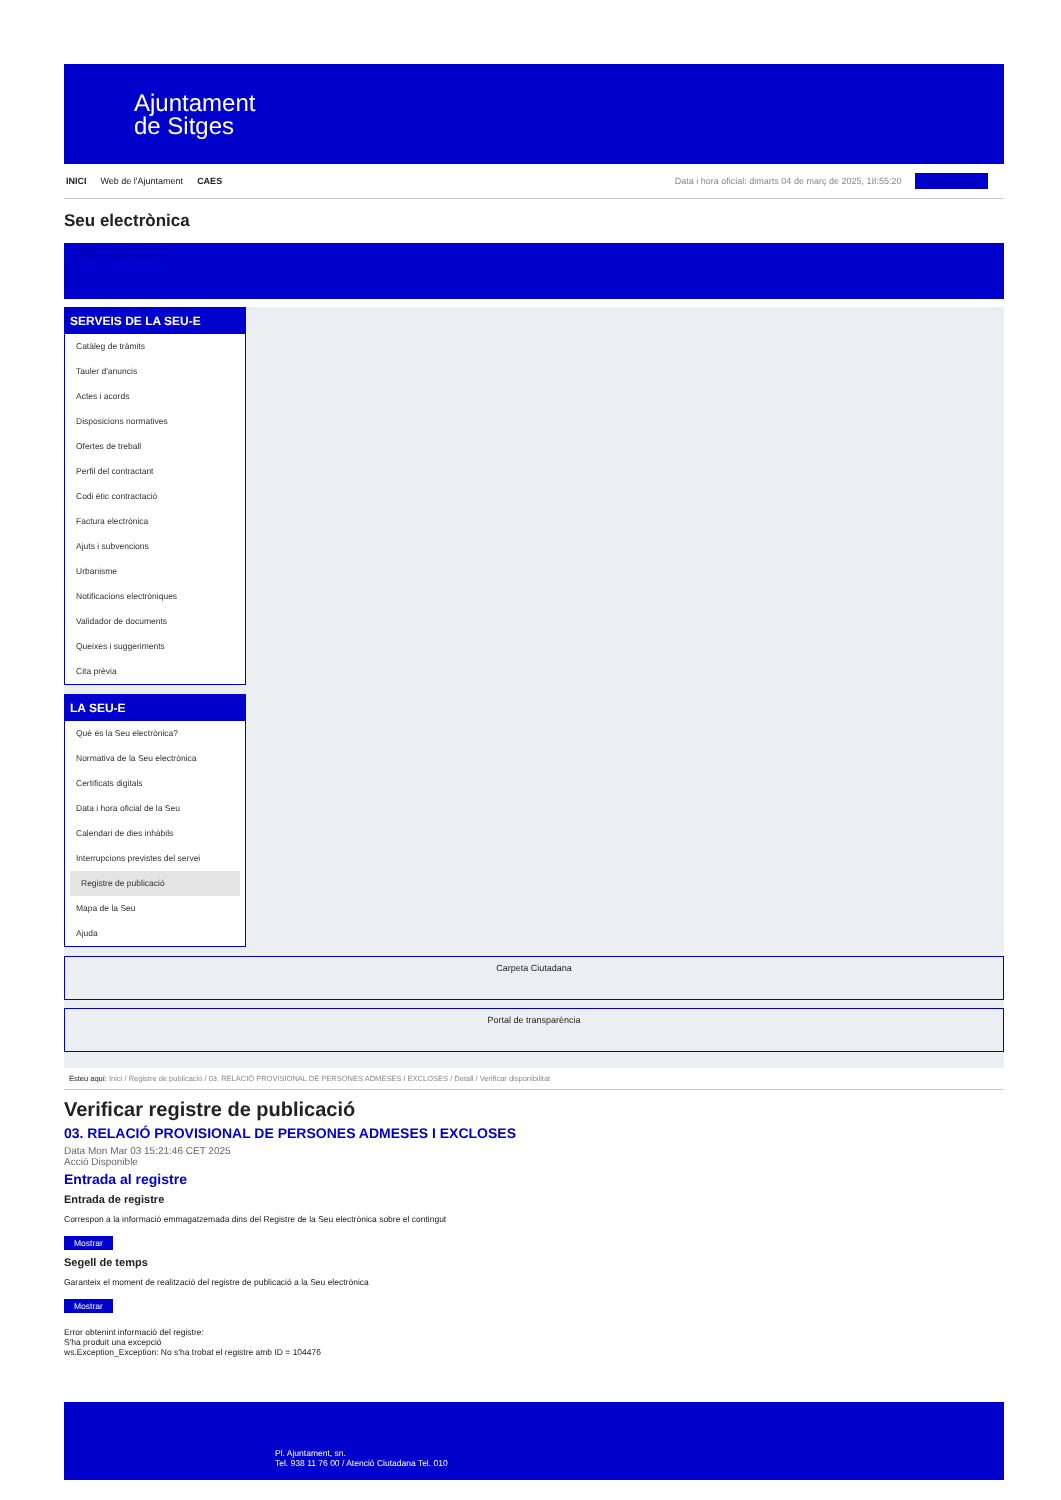Ajuntament
de Sitges
INICI Web de l'Ajuntament CAES Data i hora oficial: dimarts 04 de març de 2025, 18:55:20 Sincronitza
Seu electrònica
Obtenir còpia autèntica
SERVEIS DE LA SEU-E
Catàleg de tràmits
Tauler d'anuncis
Actes i acords
Disposicions normatives
Ofertes de treball
Perfil del contractant
Codi ètic contractació
Factura electrònica
Ajuts i subvencions
Urbanisme
Notificacions electròniques
Validador de documents
Queixes i suggeriments
Cita prèvia
LA SEU-E
Què és la Seu electrònica?
Normativa de la Seu electrònica
Certificats digitals
Data i hora oficial de la Seu
Calendari de dies inhàbils
Interrupcions previstes del servei
Registre de publicació
Mapa de la Seu
Ajuda
Carpeta Ciutadana
Portal de transparència
Esteu aquí: Inici / Registre de publicació / 03. RELACIÓ PROVISIONAL DE PERSONES ADMESES I EXCLOSES / Detall / Verificar disponibilitat
Verificar registre de publicació
03. RELACIÓ PROVISIONAL DE PERSONES ADMESES I EXCLOSES
Data Mon Mar 03 15:21:46 CET 2025
Acció Disponible
Entrada al registre
Entrada de registre
Correspon a la informació emmagatzemada dins del Registre de la Seu electrònica sobre el contingut
Mostrar
Segell de temps
Garanteix el moment de realització del registre de publicació a la Seu electrònica
Mostrar
Error obtenint informació del registre:
S'ha produit una excepció
ws.Exception_Exception: No s'ha trobat el registre amb ID = 104476
Pl. Ajuntament, sn.
Tel. 938 11 76 00 / Atenció Ciutadana Tel. 010